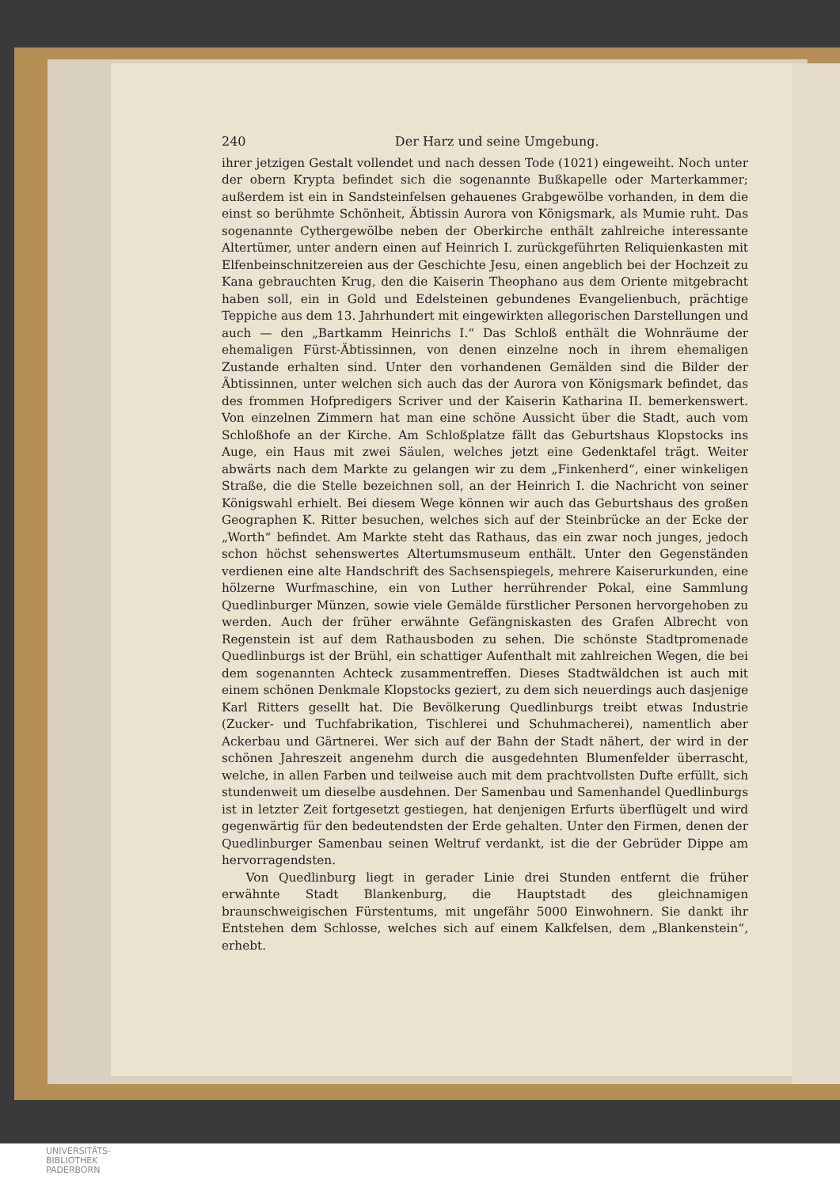240 Der Harz und seine Umgebung.
ihrer jetzigen Gestalt vollendet und nach dessen Tode (1021) eingeweiht. Noch unter der obern Krypta befindet sich die sogenannte Bußkapelle oder Marterkammer; außerdem ist ein in Sandsteinfelsen gehauenes Grabgewölbe vorhanden, in dem die einst so berühmte Schönheit, Äbtissin Aurora von Königsmark, als Mumie ruht. Das sogenannte Cythergewölbe neben der Oberkirche enthält zahlreiche interessante Altertümer, unter andern einen auf Heinrich I. zurückgeführten Reliquienkasten mit Elfenbeinschnitzereien aus der Geschichte Jesu, einen angeblich bei der Hochzeit zu Kana gebrauchten Krug, den die Kaiserin Theophano aus dem Oriente mitgebracht haben soll, ein in Gold und Edelsteinen gebundenes Evangelienbuch, prächtige Teppiche aus dem 13. Jahrhundert mit eingewirkten allegorischen Darstellungen und auch — den „Bartkamm Heinrichs I.“ Das Schloß enthält die Wohnräume der ehemaligen Fürst-Äbtissinnen, von denen einzelne noch in ihrem ehemaligen Zustande erhalten sind. Unter den vorhandenen Gemälden sind die Bilder der Äbtissinnen, unter welchen sich auch das der Aurora von Königsmark befindet, das des frommen Hofpredigers Scriver und der Kaiserin Katharina II. bemerkenswert. Von einzelnen Zimmern hat man eine schöne Aussicht über die Stadt, auch vom Schloßhofe an der Kirche. Am Schloßplatze fällt das Geburtshaus Klopstocks ins Auge, ein Haus mit zwei Säulen, welches jetzt eine Gedenktafel trägt. Weiter abwärts nach dem Markte zu gelangen wir zu dem „Finkenherd“, einer winkeligen Straße, die die Stelle bezeichnen soll, an der Heinrich I. die Nachricht von seiner Königswahl erhielt. Bei diesem Wege können wir auch das Geburtshaus des großen Geographen K. Ritter besuchen, welches sich auf der Steinbrücke an der Ecke der „Worth“ befindet. Am Markte steht das Rathaus, das ein zwar noch junges, jedoch schon höchst sehenswertes Altertumsmuseum enthält. Unter den Gegenständen verdienen eine alte Handschrift des Sachsenspiegels, mehrere Kaiserurkunden, eine hölzerne Wurfmaschine, ein von Luther herrührender Pokal, eine Sammlung Quedlinburger Münzen, sowie viele Gemälde fürstlicher Personen hervorgehoben zu werden. Auch der früher erwähnte Gefängniskasten des Grafen Albrecht von Regenstein ist auf dem Rathausboden zu sehen. Die schönste Stadtpromenade Quedlinburgs ist der Brühl, ein schattiger Aufenthalt mit zahlreichen Wegen, die bei dem sogenannten Achteck zusammentreffen. Dieses Stadtwäldchen ist auch mit einem schönen Denkmale Klopstocks geziert, zu dem sich neuerdings auch dasjenige Karl Ritters gesellt hat. Die Bevölkerung Quedlinburgs treibt etwas Industrie (Zucker- und Tuchfabrikation, Tischlerei und Schuhmacherei), namentlich aber Ackerbau und Gärtnerei. Wer sich auf der Bahn der Stadt nähert, der wird in der schönen Jahreszeit angenehm durch die ausgedehnten Blumenfelder überrascht, welche, in allen Farben und teilweise auch mit dem prachtvollsten Dufte erfüllt, sich stundenweit um dieselbe ausdehnen. Der Samenbau und Samenhandel Quedlinburgs ist in letzter Zeit fortgesetzt gestiegen, hat denjenigen Erfurts überflügelt und wird gegenwärtig für den bedeutendsten der Erde gehalten. Unter den Firmen, denen der Quedlinburger Samenbau seinen Weltruf verdankt, ist die der Gebrüder Dippe am hervorragendsten.
Von Quedlinburg liegt in gerader Linie drei Stunden entfernt die früher erwähnte Stadt Blankenburg, die Hauptstadt des gleichnamigen braunschweigischen Fürstentums, mit ungefähr 5000 Einwohnern. Sie dankt ihr Entstehen dem Schlosse, welches sich auf einem Kalkfelsen, dem „Blankenstein“, erhebt.
UNIVERSITÄTS-
BIBLIOTHEK
PADERBORN